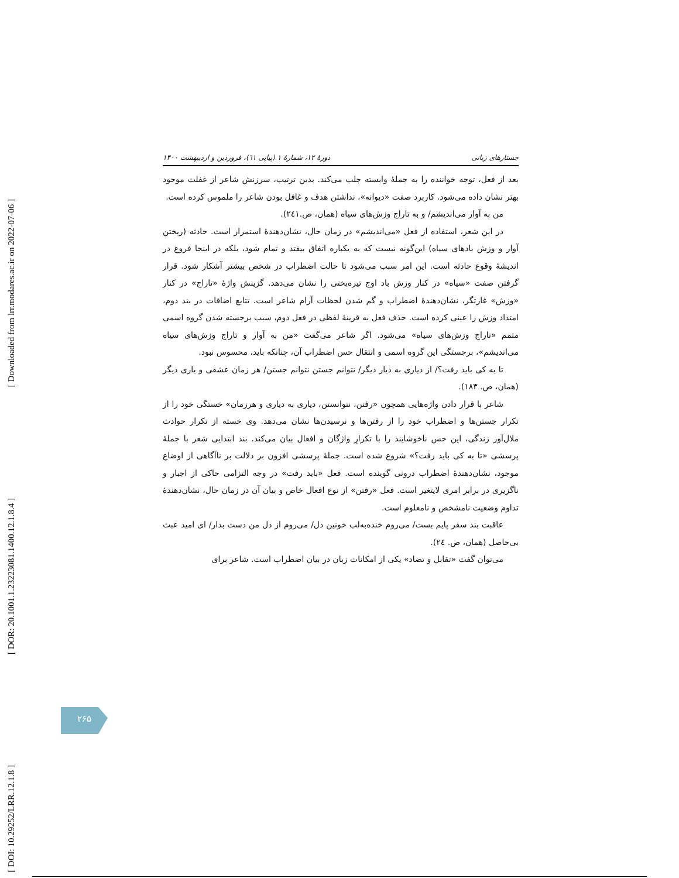[ Downloaded from lrr.modares.ac.ir on 2022-07-06 ]
[ DOR: 20.1001.1.23223081.1400.12.1.8.4 ]
[ DOI: 10.29252/LRR.12.1.8 ]
جستارهای زبانی دورهٔ ۱۲، شمارهٔ ۱ (پیاپی ٦١)، فروردین و اردیبهشت ۱۴۰۰
بعد از فعل، توجه خواننده را به جملهٔ وابسته جلب می‌کند. بدین ترتیب، سرزنش شاعر از غفلت موجود بهتر نشان داده می‌شود. کاربرد صفت «دیوانه»، نداشتن هدف و غافل بودن شاعر را ملموس کرده است.
من به آوار می‌اندیشم/ و به تاراج وزش‌های سیاه (همان، ص.٢٤١).
در این شعر، استفاده از فعل «می‌اندیشم» در زمان حال، نشان‌دهندهٔ استمرار است. حادثه (ریختن آوار و وزش بادهای سیاه) این‌گونه نیست که به یکباره اتفاق بیفتد و تمام شود، بلکه در اینجا فروغ در اندیشهٔ وقوع حادثه است. این امر سبب می‌شود تا حالت اضطراب در شخص بیشتر آشکار شود. قرار گرفتن صفت «سیاه» در کنار وزش باد اوج تیره‌بختی را نشان می‌دهد. گزینش واژهٔ «تاراج» در کنار «وزش» غارتگر، نشان‌دهندهٔ اضطراب و گم شدن لحظات آرام شاعر است. تتابع اضافات در بند دوم، امتداد وزش را عینی کرده است. حذف فعل به قرینهٔ لفظی در فعل دوم، سبب برجسته شدن گروه اسمی متمم «تاراج وزش‌های سیاه» می‌شود. اگر شاعر می‌گفت «من به آوار و تاراج وزش‌های سیاه می‌اندیشم»، برجستگی این گروه اسمی و انتقال حس اضطراب آن، چنانکه باید، محسوس نبود.
تا به کی باید رفت؟/ از دیاری به دیار دیگر/ نتوانم جستن نتوانم جستن/ هر زمان عشقی و یاری دیگر (همان، ص. ١٨٣).
شاعر با قرار دادن واژه‌هایی همچون «رفتن، نتوانستن، دیاری به دیاری و هرزمان» خستگی خود را از تکرار جستن‌ها و اضطراب خود را از رفتن‌ها و نرسیدن‌ها نشان می‌دهد. وی خسته از تکرار حوادث ملال‌آور زندگی، این حس ناخوشایند را با تکرارِ واژگان و افعال بیان می‌کند. بند ابتدایی شعر با جملهٔ پرسشی «تا به کی باید رفت؟» شروع شده است. جملهٔ پرسشی افزون بر دلالت بر ناآگاهی از اوضاع موجود، نشان‌دهندهٔ اضطراب درونی گوینده است. فعل «باید رفت» در وجه التزامی حاکی از اجبار و ناگزیری در برابر امری لایتغیر است. فعل «رفتن» از نوع افعال خاص و بیان آن در زمان حال، نشان‌دهندهٔ تداوم وضعیت نامشخص و نامعلوم است.
عاقبت بند سفر پایم بست/ می‌روم خنده‌به‌لب خونین دل/ می‌روم از دل من دست بدار/ ای امید عبث بی‌حاصل (همان، ص. ٢٤).
می‌توان گفت «تقابل و تضاد» یکی از امکانات زبان در بیان اضطراب است. شاعر برای
۲۶۵